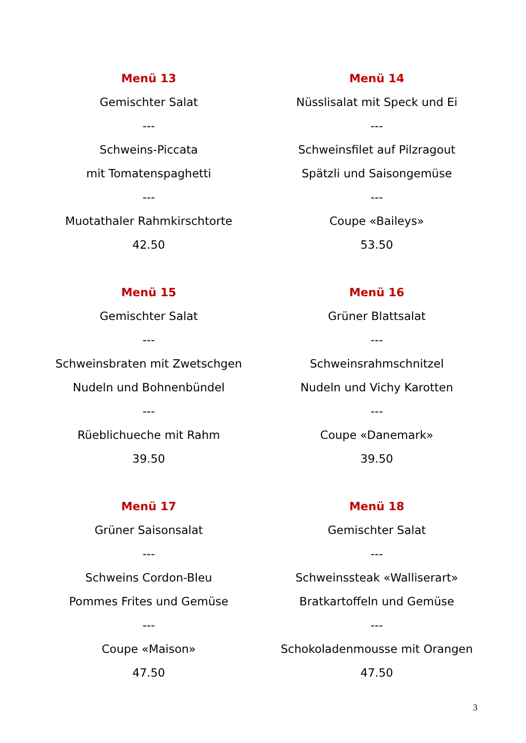Menü 13
Gemischter Salat
---
Schweins-Piccata
mit Tomatenspaghetti
---
Muotathaler Rahmkirschtorte
42.50
Menü 14
Nüsslisalat mit Speck und Ei
---
Schweinsfilet auf Pilzragout
Spätzli und Saisongemüse
---
Coupe «Baileys»
53.50
Menü 15
Gemischter Salat
---
Schweinsbraten mit Zwetschgen
Nudeln und Bohnenbündel
---
Rüeblichueche mit Rahm
39.50
Menü 16
Grüner Blattsalat
---
Schweinsrahmschnitzel
Nudeln und Vichy Karotten
---
Coupe «Danemark»
39.50
Menü 17
Grüner Saisonsalat
---
Schweins Cordon-Bleu
Pommes Frites und Gemüse
---
Coupe «Maison»
47.50
Menü 18
Gemischter Salat
---
Schweinssteak «Walliserart»
Bratkartoffeln und Gemüse
---
Schokoladenmousse mit Orangen
47.50
3